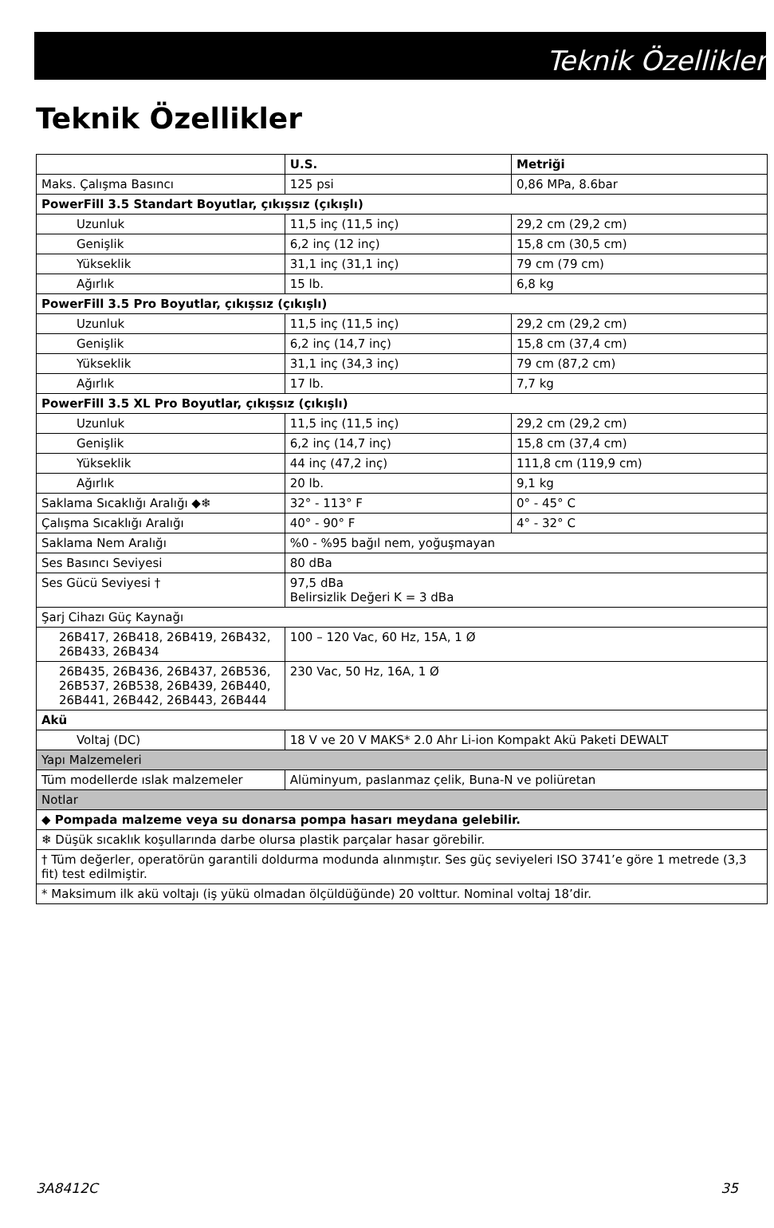Teknik Özellikler
Teknik Özellikler
| | U.S. | Metriği |
| --- | --- | --- |
| Maks. Çalışma Basıncı | 125 psi | 0,86 MPa, 8.6bar |
| PowerFill 3.5 Standart Boyutlar, çıkışsız (çıkışlı) | | |
| Uzunluk | 11,5 inç (11,5 inç) | 29,2 cm (29,2 cm) |
| Genişlik | 6,2 inç (12 inç) | 15,8 cm (30,5 cm) |
| Yükseklik | 31,1 inç (31,1 inç) | 79 cm (79 cm) |
| Ağırlık | 15 lb. | 6,8 kg |
| PowerFill 3.5 Pro Boyutlar, çıkışsız (çıkışlı) | | |
| Uzunluk | 11,5 inç (11,5 inç) | 29,2 cm (29,2 cm) |
| Genişlik | 6,2 inç (14,7 inç) | 15,8 cm (37,4 cm) |
| Yükseklik | 31,1 inç (34,3 inç) | 79 cm (87,2 cm) |
| Ağırlık | 17 lb. | 7,7 kg |
| PowerFill 3.5 XL Pro Boyutlar, çıkışsız (çıkışlı) | | |
| Uzunluk | 11,5 inç (11,5 inç) | 29,2 cm (29,2 cm) |
| Genişlik | 6,2 inç (14,7 inç) | 15,8 cm (37,4 cm) |
| Yükseklik | 44 inç (47,2 inç) | 111,8 cm (119,9 cm) |
| Ağırlık | 20 lb. | 9,1 kg |
| Saklama Sıcaklığı Aralığı ◆❄ | 32° - 113° F | 0° - 45° C |
| Çalışma Sıcaklığı Aralığı | 40° - 90° F | 4° - 32° C |
| Saklama Nem Aralığı | %0 - %95 bağıl nem, yoğuşmayan | |
| Ses Basıncı Seviyesi | 80 dBa | |
| Ses Gücü Seviyesi † | 97,5 dBa Belirsizlik Değeri K = 3 dBa | |
| Şarj Cihazı Güç Kaynağı | | |
| 26B417, 26B418, 26B419, 26B432, 26B433, 26B434 | 100 – 120 Vac, 60 Hz, 15A, 1 Ø | |
| 26B435, 26B436, 26B437, 26B536, 26B537, 26B538, 26B439, 26B440, 26B441, 26B442, 26B443, 26B444 | 230 Vac, 50 Hz, 16A, 1 Ø | |
| Akü | | |
| Voltaj (DC) | 18 V ve 20 V MAKS* 2.0 Ahr Li-ion Kompakt Akü Paketi DEWALT | |
| Yapı Malzemeleri | | |
| Tüm modellerde ıslak malzemeler | Alüminyum, paslanmaz çelik, Buna-N ve poliüretan | |
| Notlar | | |
| ◆ Pompada malzeme veya su donarsa pompa hasarı meydana gelebilir. | | |
| ❄ Düşük sıcaklık koşullarında darbe olursa plastik parçalar hasar görebilir. | | |
| † Tüm değerler, operatörün garantili doldurma modunda alınmıştır. Ses güç seviyeleri ISO 3741’e göre 1 metrede (3,3 fit) test edilmiştir. | | |
| * Maksimum ilk akü voltajı (iş yükü olmadan ölçüldüğünde) 20 volttur. Nominal voltaj 18’dir. | | |
3A8412C 35